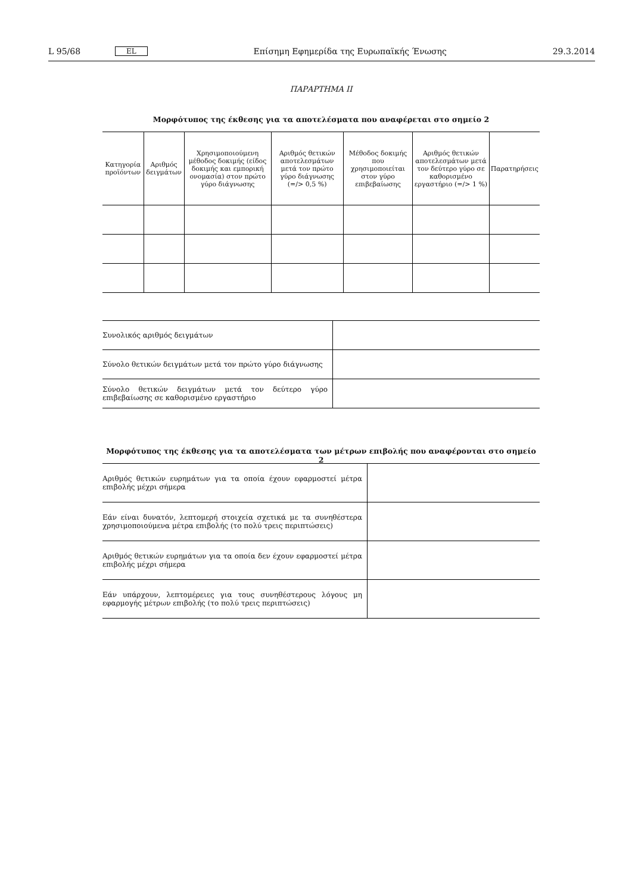L 95/68 EL Επίσημη Εφημερίδα της Ευρωπαϊκής Ένωσης 29.3.2014
ΠΑΡΑΡΤΗΜΑ II
Μορφότυπος της έκθεσης για τα αποτελέσματα που αναφέρεται στο σημείο 2
| Κατηγορία προϊόντων | Αριθμός δειγμάτων | Χρησιμοποιούμενη μέθοδος δοκιμής (είδος δοκιμής και εμπορική ονομασία) στον πρώτο γύρο διάγνωσης | Αριθμός θετικών αποτελεσμάτων μετά τον πρώτο γύρο διάγνωσης (=/> 0,5 %) | Μέθοδος δοκιμής που χρησιμοποιείται στον γύρο επιβεβαίωσης | Αριθμός θετικών αποτελεσμάτων μετά τον δεύτερο γύρο σε καθορισμένο εργαστήριο (=/> 1 %) | Παρατηρήσεις |
| --- | --- | --- | --- | --- | --- | --- |
| Συνολικός αριθμός δειγμάτων | |
| Σύνολο θετικών δειγμάτων μετά τον πρώτο γύρο διάγνωσης | |
| Σύνολο θετικών δειγμάτων μετά τον δεύτερο γύρο επιβεβαίωσης σε καθορισμένο εργαστήριο | |
Μορφότυπος της έκθεσης για τα αποτελέσματα των μέτρων επιβολής που αναφέρονται στο σημείο 2
| Αριθμός θετικών ευρημάτων για τα οποία έχουν εφαρμοστεί μέτρα επιβολής μέχρι σήμερα | |
| Εάν είναι δυνατόν, λεπτομερή στοιχεία σχετικά με τα συνηθέστερα χρησιμο­ποιούμενα μέτρα επιβολής (το πολύ τρεις περιπτώσεις) | |
| Αριθμός θετικών ευρημάτων για τα οποία δεν έχουν εφαρμοστεί μέτρα επιβολής μέχρι σήμερα | |
| Εάν υπάρχουν, λεπτομέρειες για τους συνηθέστερους λόγους μη εφαρμογής μέτρων επιβολής (το πολύ τρεις περιπτώσεις) | |